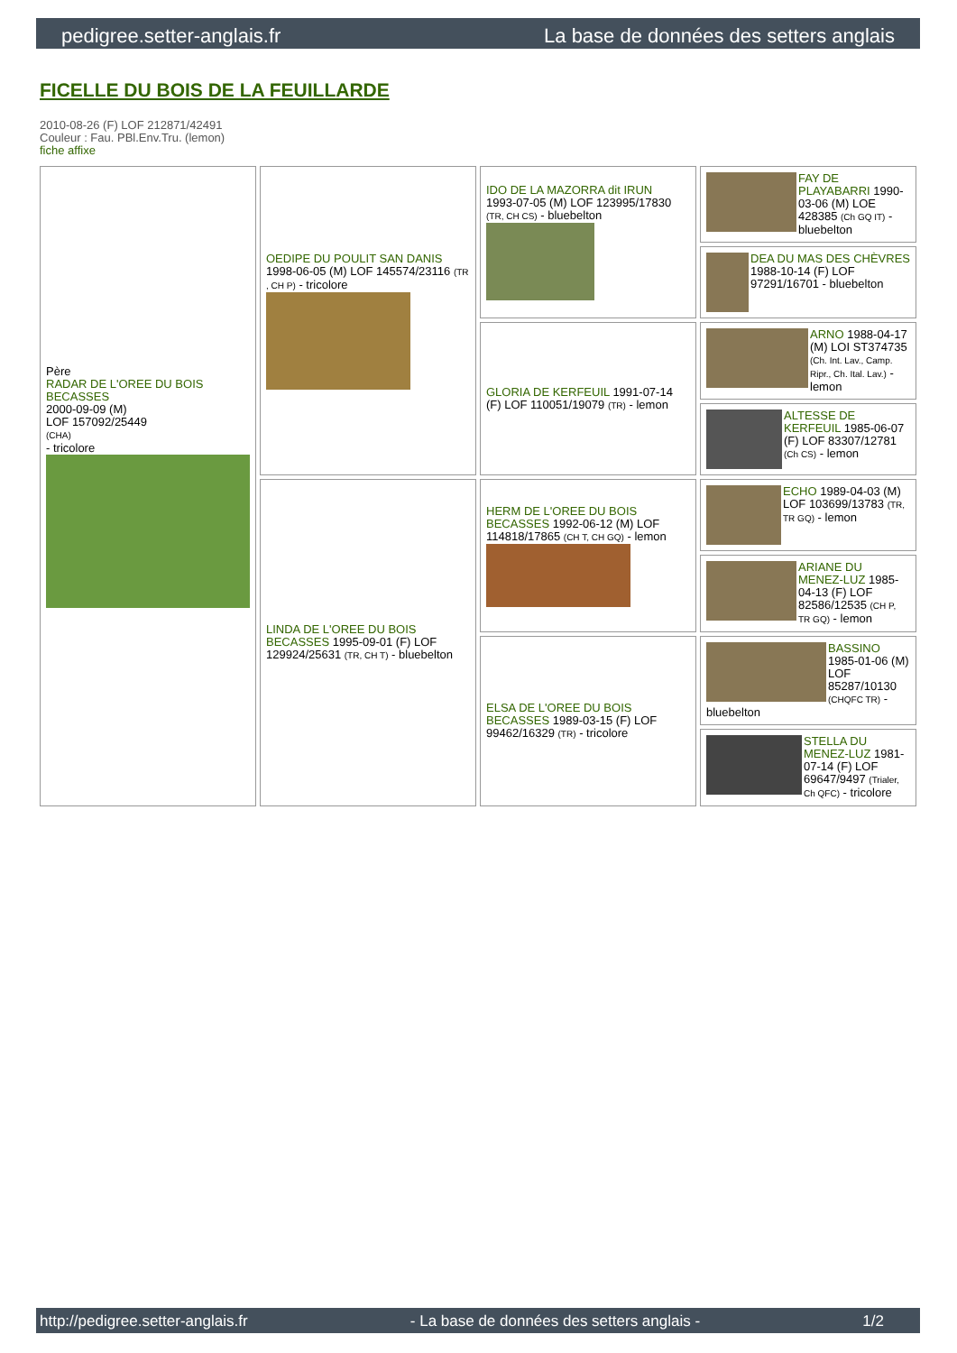pedigree.setter-anglais.fr La base de données des setters anglais
FICELLE DU BOIS DE LA FEUILLARDE
2010-08-26 (F) LOF 212871/42491
Couleur : Fau. PBl.Env.Tru. (lemon)
fiche affixe
| Père RADAR DE L'OREE DU BOIS BECASSES 2000-09-09 (M) LOF 157092/25449 (CHA) - tricolore | OEDIPE DU POULIT SAN DANIS 1998-06-05 (M) LOF 145574/23116 (TR , CH P) - tricolore | IDO DE LA MAZORRA dit IRUN 1993-07-05 (M) LOF 123995/17830 (TR, CH CS) - bluebelton | FAY DE PLAYABARRI 1990-03-06 (M) LOE 428385 (Ch GQ IT) - bluebelton |
| | | | DEA DU MAS DES CHÈVRES 1988-10-14 (F) LOF 97291/16701 - bluebelton |
| | | GLORIA DE KERFEUIL 1991-07-14 (F) LOF 110051/19079 (TR) - lemon | ARNO 1988-04-17 (M) LOI ST374735 (Ch. Int. Lav., Camp. Ripr., Ch. Ital. Lav.) - lemon |
| | | | ALTESSE DE KERFEUIL 1985-06-07 (F) LOF 83307/12781 (Ch CS) - lemon |
| | LINDA DE L'OREE DU BOIS BECASSES 1995-09-01 (F) LOF 129924/25631 (TR, CH T) - bluebelton | HERM DE L'OREE DU BOIS BECASSES 1992-06-12 (M) LOF 114818/17865 (CH T, CH GQ) - lemon | ECHO 1989-04-03 (M) LOF 103699/13783 (TR, TR GQ) - lemon |
| | | | ARIANE DU MENEZ-LUZ 1985-04-13 (F) LOF 82586/12535 (CH P, TR GQ) - lemon |
| | | ELSA DE L'OREE DU BOIS BECASSES 1989-03-15 (F) LOF 99462/16329 (TR) - tricolore | BASSINO 1985-01-06 (M) LOF 85287/10130 (CHQFC TR) - bluebelton |
| | | | STELLA DU MENEZ-LUZ 1981-07-14 (F) LOF 69647/9497 (Trialer, Ch QFC) - tricolore |
http://pedigree.setter-anglais.fr - La base de données des setters anglais - 1/2